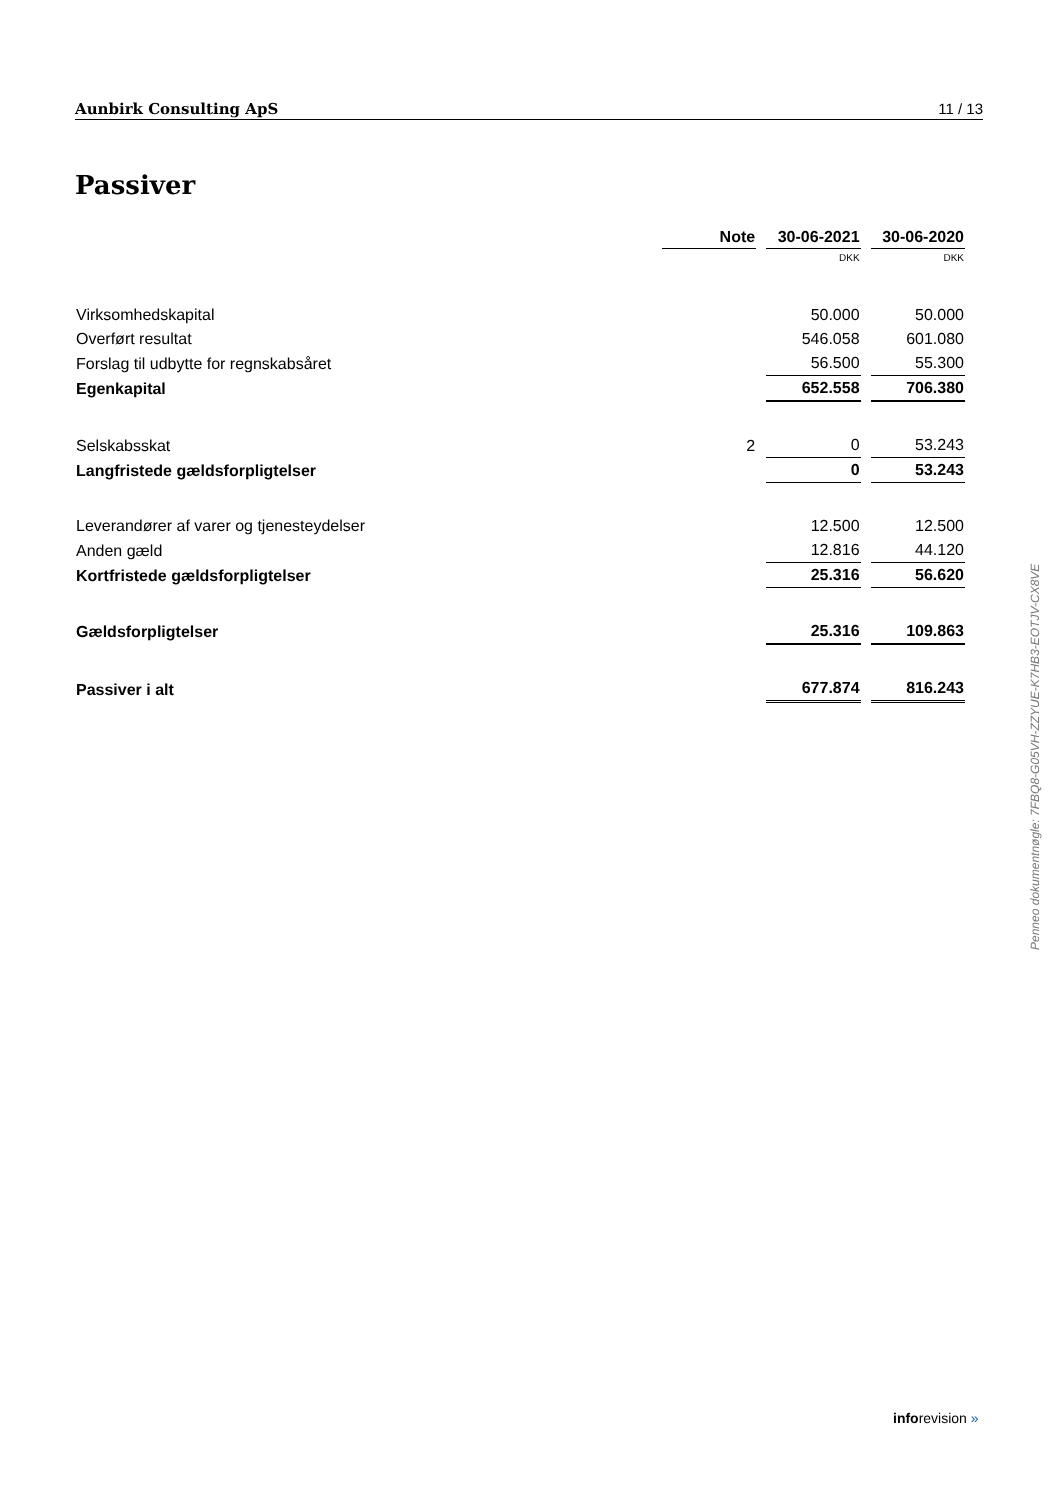Aunbirk Consulting ApS 11 / 13
Passiver
| | Note | 30-06-2021 | 30-06-2020 |
| --- | --- | --- | --- |
| | | DKK | DKK |
| Virksomhedskapital | | 50.000 | 50.000 |
| Overført resultat | | 546.058 | 601.080 |
| Forslag til udbytte for regnskabsåret | | 56.500 | 55.300 |
| Egenkapital | | 652.558 | 706.380 |
| Selskabsskat | 2 | 0 | 53.243 |
| Langfristede gældsforpligtelser | | 0 | 53.243 |
| Leverandører af varer og tjenesteydelser | | 12.500 | 12.500 |
| Anden gæld | | 12.816 | 44.120 |
| Kortfristede gældsforpligtelser | | 25.316 | 56.620 |
| Gældsforpligtelser | | 25.316 | 109.863 |
| Passiver i alt | | 677.874 | 816.243 |
Penneo dokumentnøgle: 7FBQ8-G05VH-ZZYUE-K7HB3-EOTJV-CX8VE
inforevision »